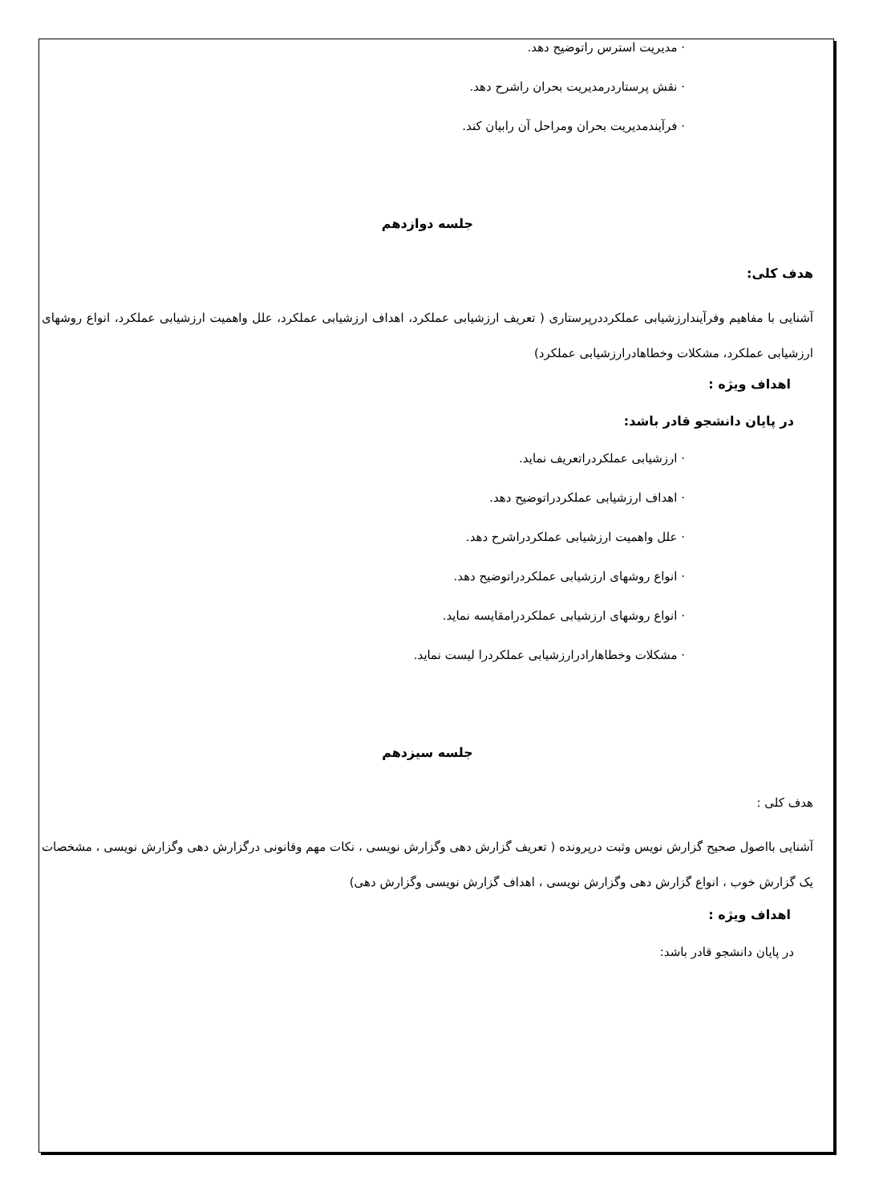· مدیریت استرس راتوضیح دهد.
· نقش پرستاردرمدیریت بحران راشرح دهد.
· فرآیندمدیریت بحران ومراحل آن رابیان کند.
جلسه دوازدهم
هدف کلی:
آشنایی با مفاهیم وفرآیندارزشیابی عملکرددرپرستاری ( تعریف ارزشیابی عملکرد، اهداف ارزشیابی عملکرد، علل واهمیت ارزشیابی عملکرد، انواع روشهای ارزشیابی عملکرد، مشکلات وخطاهادرارزشیابی عملکرد)
اهداف ویژه :
در پایان دانشجو قادر باشد:
· ارزشیابی عملکردراتعریف نماید.
· اهداف ارزشیابی عملکردراتوضیح دهد.
· علل واهمیت ارزشیابی عملکردراشرح دهد.
· انواع روشهای ارزشیابی عملکردراتوضیح دهد.
· انواع روشهای ارزشیابی عملکردرامقایسه نماید.
· مشکلات وخطاهارادرارزشیابی عملکردرا لیست نماید.
جلسه سیزدهم
هدف کلی :
آشنایی بااصول صحیح گزارش نویس وثبت درپرونده ( تعریف گزارش دهی وگزارش نویسی ، نکات مهم وقانونی درگزارش دهی وگزارش نویسی ، مشخصات یک گزارش خوب ، انواع گزارش دهی وگزارش نویسی ، اهداف گزارش نویسی وگزارش دهی)
اهداف ویژه :
در پایان دانشجو قادر باشد: